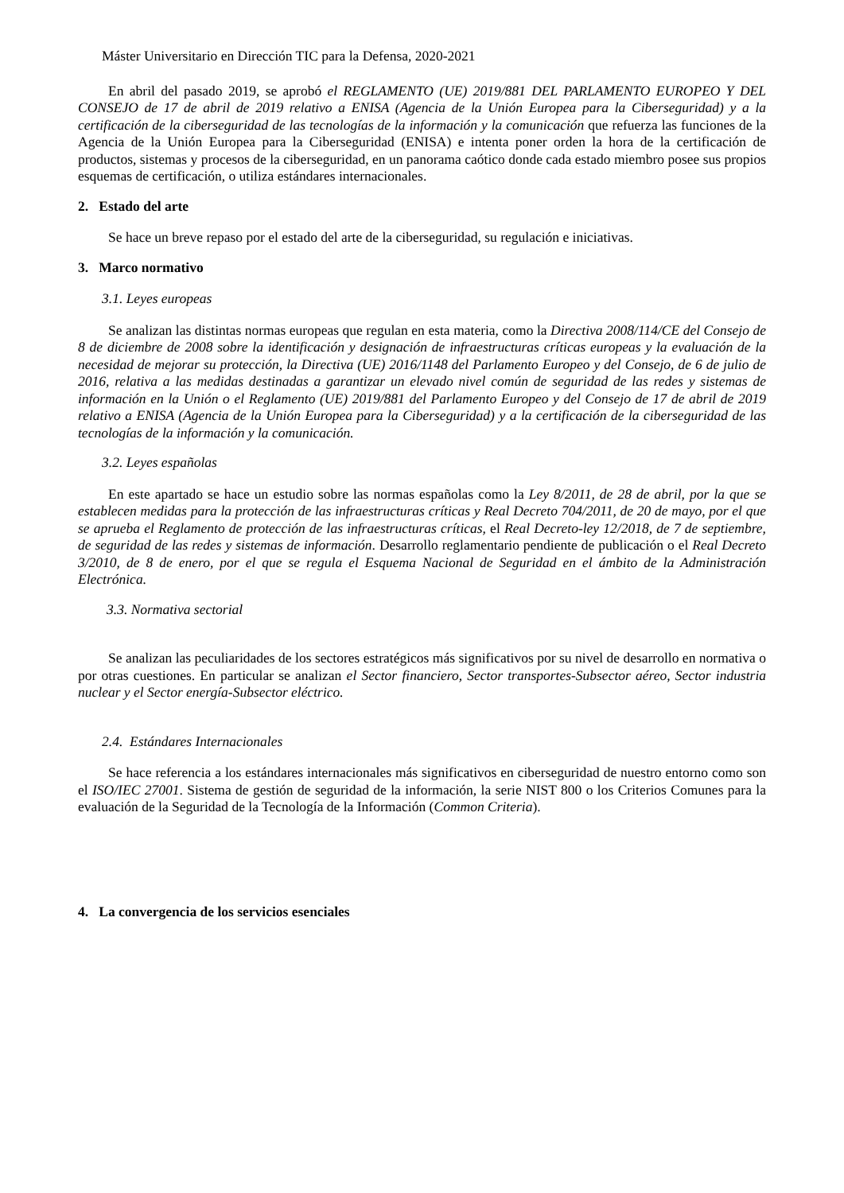Máster Universitario en Dirección TIC para la Defensa, 2020-2021
En abril del pasado 2019, se aprobó el REGLAMENTO (UE) 2019/881 DEL PARLAMENTO EUROPEO Y DEL CONSEJO de 17 de abril de 2019 relativo a ENISA (Agencia de la Unión Europea para la Ciberseguridad) y a la certificación de la ciberseguridad de las tecnologías de la información y la comunicación que refuerza las funciones de la Agencia de la Unión Europea para la Ciberseguridad (ENISA) e intenta poner orden la hora de la certificación de productos, sistemas y procesos de la ciberseguridad, en un panorama caótico donde cada estado miembro posee sus propios esquemas de certificación, o utiliza estándares internacionales.
2. Estado del arte
Se hace un breve repaso por el estado del arte de la ciberseguridad, su regulación e iniciativas.
3. Marco normativo
3.1. Leyes europeas
Se analizan las distintas normas europeas que regulan en esta materia, como la Directiva 2008/114/CE del Consejo de 8 de diciembre de 2008 sobre la identificación y designación de infraestructuras críticas europeas y la evaluación de la necesidad de mejorar su protección, la Directiva (UE) 2016/1148 del Parlamento Europeo y del Consejo, de 6 de julio de 2016, relativa a las medidas destinadas a garantizar un elevado nivel común de seguridad de las redes y sistemas de información en la Unión o el Reglamento (UE) 2019/881 del Parlamento Europeo y del Consejo de 17 de abril de 2019 relativo a ENISA (Agencia de la Unión Europea para la Ciberseguridad) y a la certificación de la ciberseguridad de las tecnologías de la información y la comunicación.
3.2. Leyes españolas
En este apartado se hace un estudio sobre las normas españolas como la Ley 8/2011, de 28 de abril, por la que se establecen medidas para la protección de las infraestructuras críticas y Real Decreto 704/2011, de 20 de mayo, por el que se aprueba el Reglamento de protección de las infraestructuras críticas, el Real Decreto-ley 12/2018, de 7 de septiembre, de seguridad de las redes y sistemas de información. Desarrollo reglamentario pendiente de publicación o el Real Decreto 3/2010, de 8 de enero, por el que se regula el Esquema Nacional de Seguridad en el ámbito de la Administración Electrónica.
3.3. Normativa sectorial
Se analizan las peculiaridades de los sectores estratégicos más significativos por su nivel de desarrollo en normativa o por otras cuestiones. En particular se analizan el Sector financiero, Sector transportes-Subsector aéreo, Sector industria nuclear y el Sector energía-Subsector eléctrico.
2.4. Estándares Internacionales
Se hace referencia a los estándares internacionales más significativos en ciberseguridad de nuestro entorno como son el ISO/IEC 27001. Sistema de gestión de seguridad de la información, la serie NIST 800 o los Criterios Comunes para la evaluación de la Seguridad de la Tecnología de la Información (Common Criteria).
4. La convergencia de los servicios esenciales